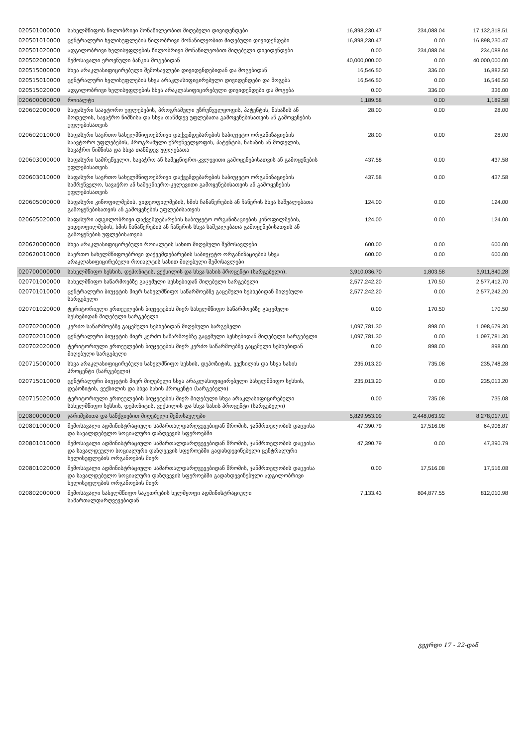| 020501000000 | სახელმწიფოს წილობრივი მონაწილეობით მიღებული დივიდენდები | 16,898,230.47 | 234,088.04 | 17,132,318.51 |
| 020501010000 | ცენტრალური ხელისუფლების წილობრივი მონაწილეობით მიღებული დივიდენდები | 16,898,230.47 | 0.00 | 16,898,230.47 |
| 020501020000 | ადგილობრივი ხელისუფლების წილობრივი მონაწილეობით მიღებული დივიდენდები | 0.00 | 234,088.04 | 234,088.04 |
| 020502000000 | შემოსავალი ეროვნული ბანკის მოგებიდან | 40,000,000.00 | 0.00 | 40,000,000.00 |
| 020515000000 | სხვა არაკლასიფიცირებული შემოსავლები დივიდენდებიდან და მოგებიდან | 16,546.50 | 336.00 | 16,882.50 |
| 020515010000 | ცენტრალური ხელისუფლების სხვა არაკლასიფიცირებული დივიდენდები და მოგება | 16,546.50 | 0.00 | 16,546.50 |
| 020515020000 | ადგილობრივი ხელისუფლების სხვა არაკლასიფიცირებული დივიდენდები და მოგება | 0.00 | 336.00 | 336.00 |
| 020600000000 | როიალტი | 1,189.58 | 0.00 | 1,189.58 |
| 020602000000 | საფასური საავტორო უფლებების, პროგრამული უზრუნველყოფის, პატენტის, ნახაზის ან მოდელის, სავაჭრო ნიშნისა და სხვა თანმდევ უფლებათა გამოყენებისათვის ან გამოყენების უფლებისათვის | 28.00 | 0.00 | 28.00 |
| 020602010000 | საფასური საერთო სახელმწიფოებრივი დაქვემდებარების საბიუჯეტო ორგანიზაციების საავტორო უფლებების, პროგრამული უზრუნველყოფის, პატენტის, ნახაზის ან მოდელის, სავაჭრო ნიშნისა და სხვა თანმდევ უფლებათა | 28.00 | 0.00 | 28.00 |
| 020603000000 | საფასური სამრეწველო, სავაჭრო ან სამეცნიერო-კვლევითი გამოყენებისათვის ან გამოყენების უფლებისათვის | 437.58 | 0.00 | 437.58 |
| 020603010000 | საფასური საერთო სახელმწიფოებრივი დაქვემდებარების საბიუჯეტო ორგანიზაციების სამრეწველო, სავაჭრო ან სამეცნიერო-კვლევითი გამოყენებისათვის ან გამოყენების უფლებისათვის | 437.58 | 0.00 | 437.58 |
| 020605000000 | საფასური კინოფილმების, ვიდეოფილმების, ხმის ჩანაწერების ან ჩაწერის სხვა საშუალებათა გამოყენებისათვის ან გამოყენების უფლებისათვის | 124.00 | 0.00 | 124.00 |
| 020605020000 | საფასური ადგილობრივი დაქვემდებარების საბიუჯეტო ორგანიზაციების კინოფილმების, ვიდეოფილმების, ხმის ჩანაწერების ან ჩაწერის სხვა საშუალებათა გამოყენებისათვის ან გამოყენების უფლებისათვის | 124.00 | 0.00 | 124.00 |
| 020620000000 | სხვა არაკლასიფიცირებული როიალტის სახით მიღებული შემოსავლები | 600.00 | 0.00 | 600.00 |
| 020620010000 | საერთო სახელმწიფოებრივი დაქვემდებარების საბიუჯეტო ორგანიზაციების სხვა არაკლასიფიცირებული როიალტის სახით მიღებული შემოსავლები | 600.00 | 0.00 | 600.00 |
| 020700000000 | სახელმწიფო სესხის, დეპოზიტის, ვექსილის და სხვა სახის პროცენტი (სარგებელი). | 3,910,036.70 | 1,803.58 | 3,911,840.28 |
| 020701000000 | სახელმწიფო საწარმოებზე გაცემული სესხებიდან მიღებული სარგებელი | 2,577,242.20 | 170.50 | 2,577,412.70 |
| 020701010000 | ცენტრალური ბიუჯეტის მიერ სახელმწიფო საწარმოებზე გაცემული სესხებიდან მიღებული სარგებელი | 2,577,242.20 | 0.00 | 2,577,242.20 |
| 020701020000 | ტერიტორიული ერთეულების ბიუჯეტების მიერ სახელმწიფო საწარმოებზე გაცემული სესხებიდან მიღებული სარგებელი | 0.00 | 170.50 | 170.50 |
| 020702000000 | კერძო საწარმოებზე გაცემული სესხებიდან მიღებული სარგებელი | 1,097,781.30 | 898.00 | 1,098,679.30 |
| 020702010000 | ცენტრალური ბიუჯეტის მიერ კერძო საწარმოებზე გაცემული სესხებიდან მიღებული სარგებელი | 1,097,781.30 | 0.00 | 1,097,781.30 |
| 020702020000 | ტერიტორიული ერთეულების ბიუჯეტების მიერ კერძო საწარმოებზე გაცემული სესხებიდან მიღებული სარგებელი | 0.00 | 898.00 | 898.00 |
| 020715000000 | სხვა არაკლასიფიცირებული სახელმწიფო სესხის, დეპოზიტის, ვექსილის და სხვა სახის პროცენტი (სარგებელი) | 235,013.20 | 735.08 | 235,748.28 |
| 020715010000 | ცენტრალური ბიუჯეტის მიერ მიღებული სხვა არაკლასიფიცირებული სახელმწიფო სესხის, დეპოზიტის, ვექსილის და სხვა სახის პროცენტი (სარგებელი) | 235,013.20 | 0.00 | 235,013.20 |
| 020715020000 | ტერიტორიული ერთეულების ბიუჯეტების მიერ მიღებული სხვა არაკლასიფიცირებული სახელმწიფო სესხის, დეპოზიტის, ვექსილის და სხვა სახის პროცენტი (სარგებელი) | 0.00 | 735.08 | 735.08 |
| 020800000000 | ჯარიმებითა და სანქციებით მიღებული შემოსავლები | 5,829,953.09 | 2,448,063.92 | 8,278,017.01 |
| 020801000000 | შემოსავალი ადმინისტრაციული სამართალდარღვევებიდან შრომის, ჯანმრთელობის დაცვისა და სავალდებულო სოციალური დაზღვევის სფეროებში | 47,390.79 | 17,516.08 | 64,906.87 |
| 020801010000 | შემოსავალი ადმინისტრაციული სამართალდარღვევებიდან შრომის, ჯანმრთელობის დაცვისა და სავალდეულო სოციალური დაზღვევის სფეროებში გადახდევინებული ცენტრალური ხელისუფლების ორგანოების მიერ | 47,390.79 | 0.00 | 47,390.79 |
| 020801020000 | შემოსავალი ადმინისტრაციული სამართალდარღვევებიდან შრომის, ჯანმრთელობის დაცვისა და სავალდებულო სოციალური დაზღვევის სფეროებში გადახდევინებული ადგილობრივი ხელისუფლების ორგანოების მიერ | 0.00 | 17,516.08 | 17,516.08 |
| 020802000000 | შემოსავალი სახელმწიფო საკუთრების ხელმყოფი ადმინისტრაციული სამართალდარღვევებიდან | 7,133.43 | 804,877.55 | 812,010.98 |
გვერდი 17 - 22-დან